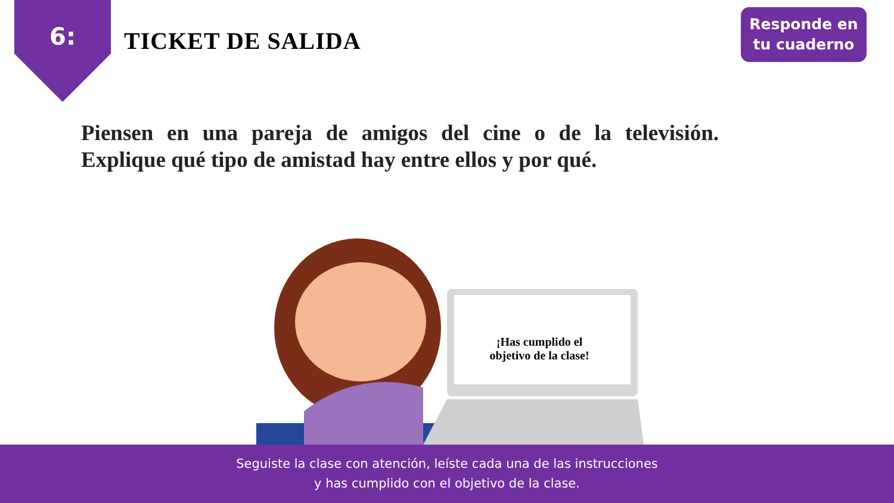6: TICKET DE SALIDA
Responde en
tu cuaderno
Piensen en una pareja de amigos del cine o de la televisión. Explique qué tipo de amistad hay entre ellos y por qué.
¡Has cumplido el
objetivo de la clase!
Seguiste la clase con atención, leíste cada una de las instrucciones
y has cumplido con el objetivo de la clase.